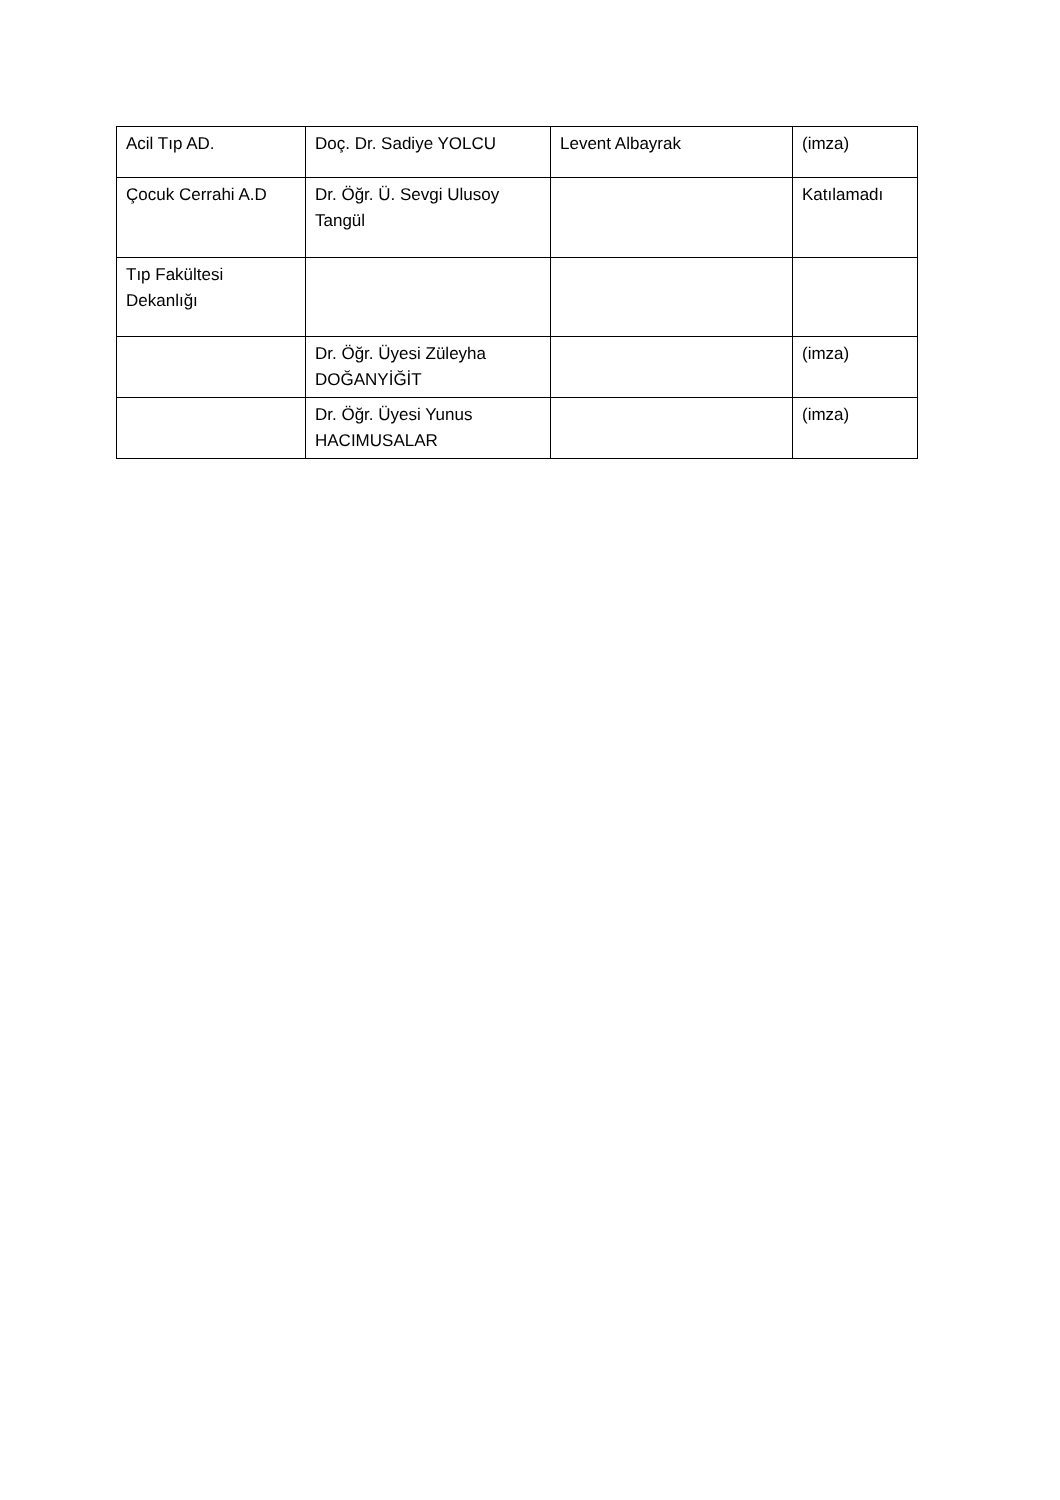| Acil Tıp AD. | Doç. Dr. Sadiye YOLCU | Levent Albayrak | (imza) |
| Çocuk Cerrahi A.D | Dr. Öğr. Ü. Sevgi Ulusoy Tangül | | Katılamadı |
| Tıp Fakültesi Dekanlığı | | | |
| | Dr. Öğr. Üyesi Züleyha DOĞANYİĞİT | | (imza) |
| | Dr. Öğr. Üyesi Yunus HACIMUSALAR | | (imza) |